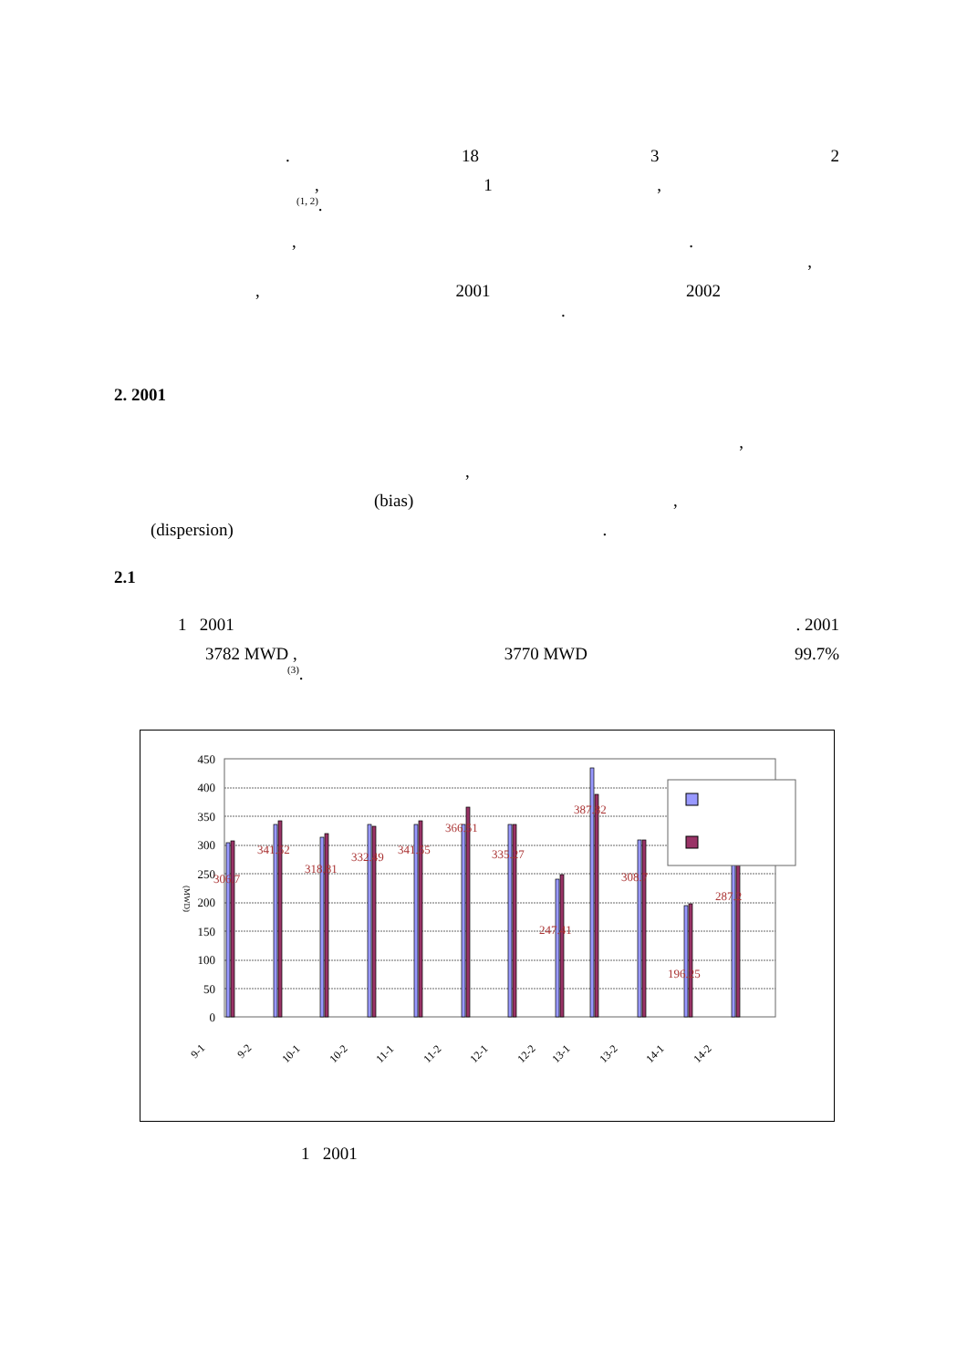. 18 3 2
, 1,
<sup>(1, 2)</sup>.
,.
,
, 2001 2002
.
2. 2001
,
,
(bias) ,
(dispersion) .
2.1
1 2001. 2001
3782 MWD , 3770 MWD 99.7%
<sup>(3)</sup>.
450
400
350
300
250
200
150
100
50
0
(MWD)
306.7
341.52
318.81
332.49
341.55
366.51
335.27
247.41
387.82
308.7
196.25
287.2
9-1
9-2
10-1
10-2
11-1
11-2
12-1
12-2
13-1
13-2
14-1
14-2
1 2001